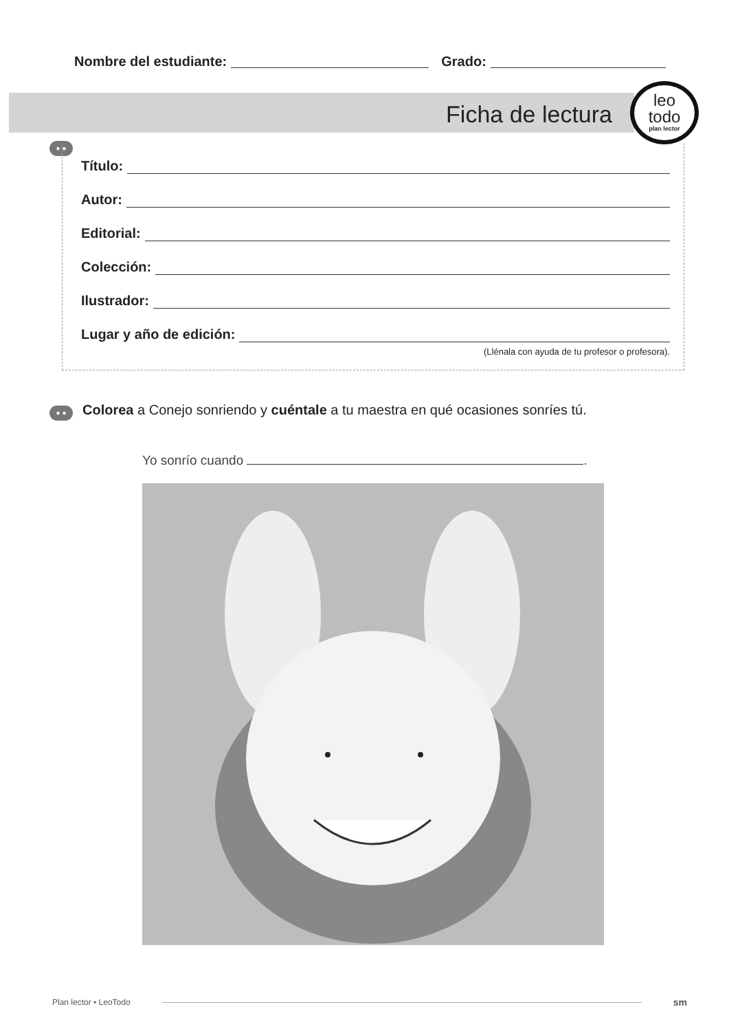Nombre del estudiante: Grado:
Ficha de lectura
leo
todo
plan lector
● ●
Título:
Autor:
Editorial:
Colección:
Ilustrador:
Lugar y año de edición:
(Llénala con ayuda de tu profesor o profesora).
● ●
Colorea a Conejo sonriendo y cuéntale a tu maestra en qué ocasiones sonríes tú.
Yo sonrío cuando .
Plan lector • LeoTodo sm